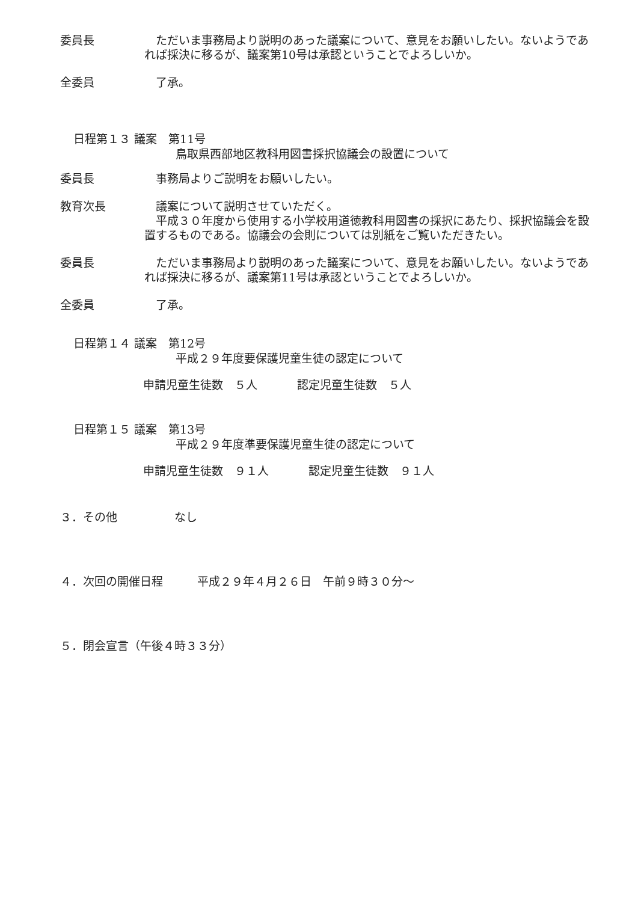委員長 ただいま事務局より説明のあった議案について、意見をお願いしたい。ないようであれば採決に移るが、議案第10号は承認ということでよろしいか。
全委員 了承。
日程第１３ 議案　第11号
鳥取県西部地区教科用図書採択協議会の設置について
委員長 事務局よりご説明をお願いしたい。
教育次長 議案について説明させていただく。
　平成３０年度から使用する小学校用道徳教科用図書の採択にあたり、採択協議会を設置するものである。協議会の会則については別紙をご覧いただきたい。
委員長 ただいま事務局より説明のあった議案について、意見をお願いしたい。ないようであれば採決に移るが、議案第11号は承認ということでよろしいか。
全委員 了承。
日程第１４ 議案　第12号
平成２９年度要保護児童生徒の認定について
申請児童生徒数　５人 認定児童生徒数　５人
日程第１５ 議案　第13号
平成２９年度準要保護児童生徒の認定について
申請児童生徒数　９１人 認定児童生徒数　９１人
３．その他　　　　　なし
４．次回の開催日程　　　平成２９年４月２６日　午前９時３０分～
５．閉会宣言（午後４時３３分）